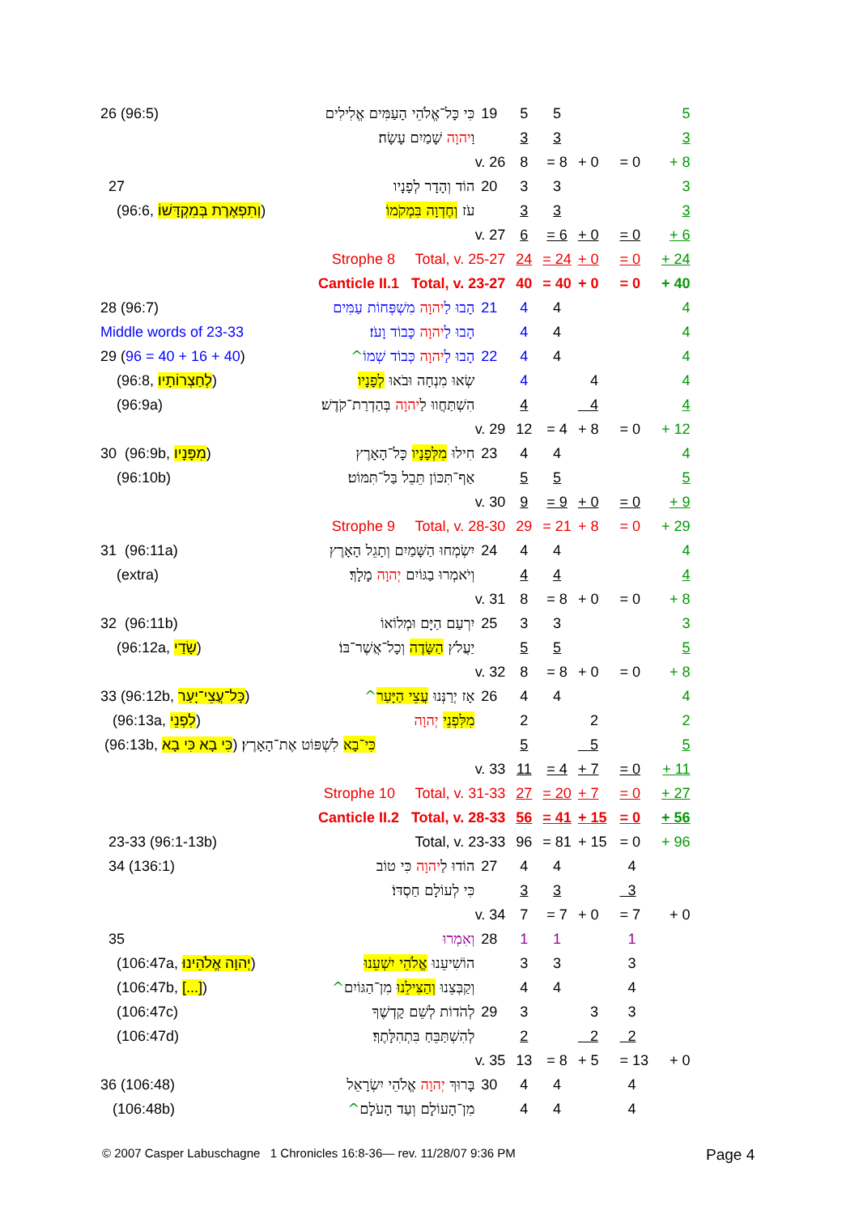| 26 (96:5) | כִּי כָּל־אֱלֹהֵי הָעַמִּים אֱלִילִים | 19 | 5 | 5 | | | | | 5 |
| | וַ יהוָה שָׁמַיִם עָשָׂה׃ | | 3 | 3 | | | | | 3 |
| | v. 26 | | 8 | = 8 | + 0 | | = 0 | | + 8 |
| 27 | הוֹד וְהָדָר לְפָנָיו | 20 | 3 | 3 | | | | | 3 |
| (96:6, וְתִפְאֶרֶת בְּמִקְדָּשׁוֹ ) | עֹז וְחֶדְוָה בִּמְקֹמוֹ ׃ | | 3 | 3 | | | | | 3 |
| | v. 27 | | 6 | = 6 | + 0 | | = 0 | | + 6 |
| | Strophe 8 Total, v. 25-27 | | 24 | = 24 | + 0 | | = 0 | | + 24 |
| | Canticle II.1 Total, v. 23-27 | | 40 | = 40 | + 0 | | = 0 | | + 40 |
| 28 (96:7) | הָבוּ לַ יהוָה מִשְׁפְּחוֹת עַמִּים | 21 | 4 | 4 | | | | | 4 |
| Middle words of 23-33 | הָבוּ לַ יהוָה כָּבוֹד וָעֹז׃ | | 4 | 4 | | | | | 4 |
| 29 ( 96 = 40 + 16 + 40 ) | הָבוּ לַ יהוָה כְּבוֹד שְׁמוֹ ^ | 22 | 4 | 4 | | | | | 4 |
| (96:8, לְחַצְרוֹתָיו ) | שְׂאוּ מִנְחָה וּבֹאוּ לְפָנָיו | | 4 | | 4 | | | | 4 |
| (96:9a) | הִשְׁתַּחֲווּ לַ יהוָה בְּהַדְרַת־קֹדֶשׁ׃ | | 4 | | 4 | | | | 4 |
| | v. 29 | | 12 | = 4 | + 8 | | = 0 | | + 12 |
| 30 (96:9b, מִפָּנָיו ) | חִילוּ מִלְּפָנָיו כָּל־הָאָרֶץ | 23 | 4 | 4 | | | | | 4 |
| (96:10b) | אַף־תִּכּוֹן תֵּבֵל בַּל־תִּמּוֹט׃ | | 5 | 5 | | | | | 5 |
| | v. 30 | | 9 | = 9 | + 0 | | = 0 | | + 9 |
| | Strophe 9 Total, v. 28-30 | | 29 | = 21 | + 8 | | = 0 | | + 29 |
| 31 (96:11a) | יִשְׂמְחוּ הַשָּׁמַיִם וְתָגֵל הָאָרֶץ | 24 | 4 | 4 | | | | | 4 |
| (extra) | וְיֹאמְרוּ בַגּוֹיִם יְהוָה מָלָךְ׃ | | 4 | 4 | | | | | 4 |
| | v. 31 | | 8 | = 8 | + 0 | | = 0 | | + 8 |
| 32 (96:11b) | יִרְעַם הַיָּם וּמְלוֹאוֹ | 25 | 3 | 3 | | | | | 3 |
| (96:12a, שָׂדַי ) | יַעֲלֹץ הַשָּׂדֶה וְכָל־אֲשֶׁר־בּוֹ׃ | | 5 | 5 | | | | | 5 |
| | v. 32 | | 8 | = 8 | + 0 | | = 0 | | + 8 |
| 33 (96:12b, כָּל־עֲצֵי־יָעַר ) | אָז יְרַנְּנוּ עֲצֵי הַיָּעַר ^ | 26 | 4 | 4 | | | | | 4 |
| (96:13a, לִפְנֵי ) | מִלִּפְנֵי יְהוָה | | 2 | | 2 | | | | 2 |
| (96:13b, כִּי בָא כִּי בָא ) כִּי־בָא לִשְׁפּוֹט אֶת־הָאָרֶץ׃ | | | 5 | | 5 | | | | 5 |
| | v. 33 | | 11 | = 4 | + 7 | | = 0 | | + 11 |
| | Strophe 10 Total, v. 31-33 | | 27 | = 20 | + 7 | | = 0 | | + 27 |
| | Canticle II.2 Total, v. 28-33 | | 56 | = 41 | + 15 | | = 0 | | + 56 |
| 23-33 (96:1-13b) | Total, v. 23-33 | | 96 | = 81 | + 15 | | = 0 | | + 96 |
| 34 (136:1) | הוֹדוּ לַ יהוָה כִּי טוֹב | 27 | 4 | 4 | | | 4 | | |
| | כִּי לְעוֹלָם חַסְדּוֹ׃ | | 3 | 3 | | | 3 | | |
| | v. 34 | | 7 | = 7 | + 0 | | = 7 | | + 0 |
| 35 | וְאִמְרוּ | 28 | 1 | 1 | | | 1 | | |
| (106:47a, יְהוָה אֱלֹהֵינוּ ) | הוֹשִׁיעֵנוּ אֱלֹהֵי יִשְׁעֵנוּ | | 3 | 3 | | | 3 | | |
| (106:47b, [...] ) | וְקַבְּצֵנוּ וְהַצִּילֵנוּ מִן־הַגּוֹיִם ^ | | 4 | 4 | | | 4 | | |
| (106:47c) | לְהֹדוֹת לְשֵׁם קָדְשֶׁךָ | 29 | 3 | | 3 | | 3 | | |
| (106:47d) | לְהִשְׁתַּבֵּחַ בִּתְהִלָּתֶךָ׃ | | 2 | | 2 | | 2 | | |
| | v. 35 | | 13 | = 8 | + 5 | | = 13 | | + 0 |
| 36 (106:48) | בָּרוּךְ יְהוָה אֱלֹהֵי יִשְׂרָאֵל | 30 | 4 | 4 | | | 4 | | |
| (106:48b) | מִן־הָעוֹלָם וְעַד הָעֹלָם ^ | | 4 | 4 | | | 4 | | |
© 2007 Casper Labuschagne 1 Chronicles 16:8-36— rev. 11/28/07 9:36 PM
Page 4